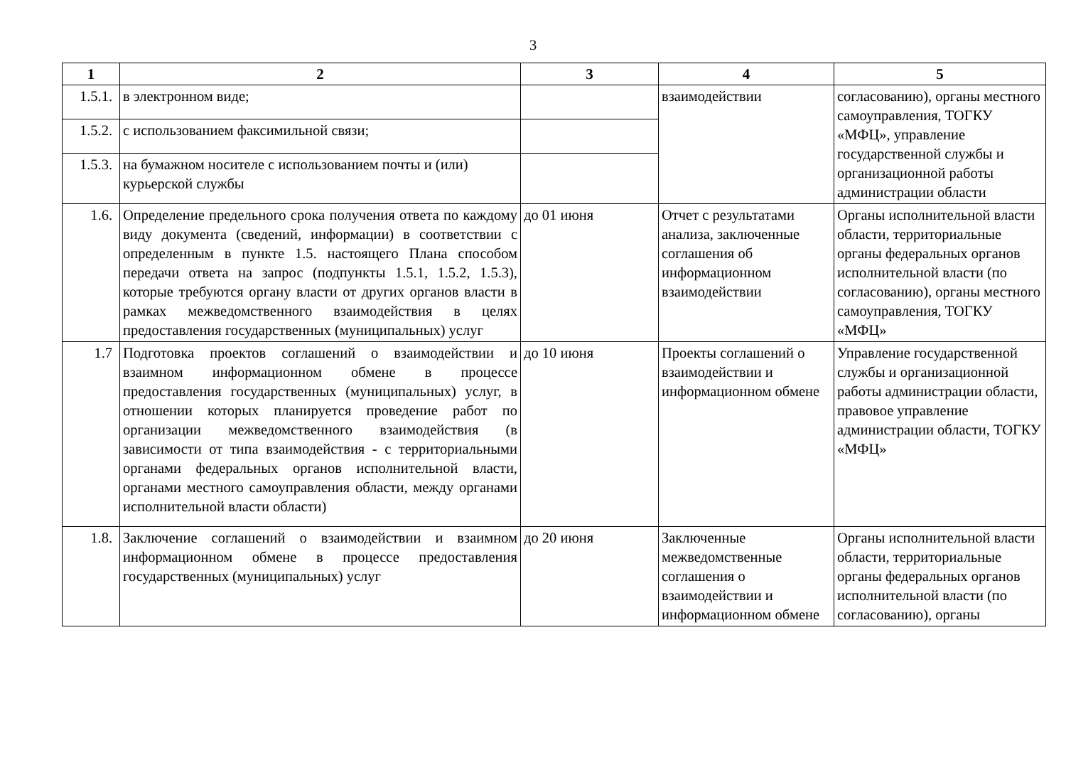3
| 1 | 2 | 3 | 4 | 5 |
| --- | --- | --- | --- | --- |
| 1.5.1. | в электронном виде; | | взаимодействии | согласованию), органы местного самоуправления, ТОГКУ «МФЦ», управление государственной службы и организационной работы администрации области |
| 1.5.2. | с использованием факсимильной связи; | | | |
| 1.5.3. | на бумажном носителе с использованием почты и (или) курьерской службы | | | |
| 1.6. | Определение предельного срока получения ответа по каждому виду документа (сведений, информации) в соответствии с определенным в пункте 1.5. настоящего Плана способом передачи ответа на запрос (подпункты 1.5.1, 1.5.2, 1.5.3), которые требуются органу власти от других органов власти в рамках межведомственного взаимодействия в целях предоставления государственных (муниципальных) услуг | до 01 июня | Отчет с результатами анализа, заключенные соглашения об информационном взаимодействии | Органы исполнительной власти области, территориальные органы федеральных органов исполнительной власти (по согласованию), органы местного самоуправления, ТОГКУ «МФЦ» |
| 1.7 | Подготовка проектов соглашений о взаимодействии и взаимном информационном обмене в процессе предоставления государственных (муниципальных) услуг, в отношении которых планируется проведение работ по организации межведомственного взаимодействия (в зависимости от типа взаимодействия - с территориальными органами федеральных органов исполнительной власти, органами местного самоуправления области, между органами исполнительной власти области) | до 10 июня | Проекты соглашений о взаимодействии и информационном обмене | Управление государственной службы и организационной работы администрации области, правовое управление администрации области, ТОГКУ «МФЦ» |
| 1.8. | Заключение соглашений о взаимодействии и взаимном информационном обмене в процессе предоставления государственных (муниципальных) услуг | до 20 июня | Заключенные межведомственные соглашения о взаимодействии и информационном обмене | Органы исполнительной власти области, территориальные органы федеральных органов исполнительной власти (по согласованию), органы |